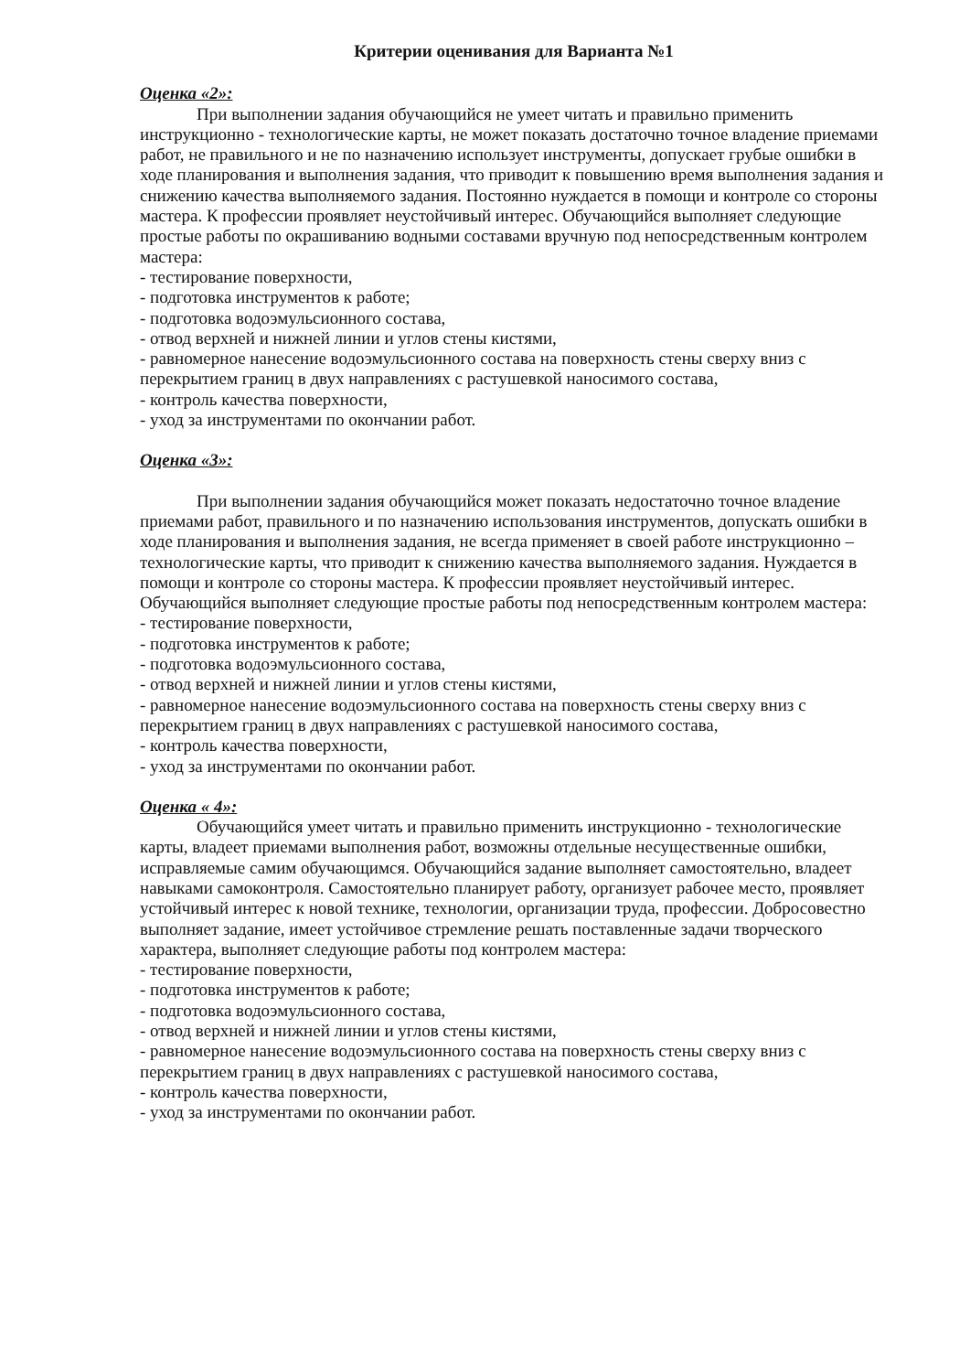Критерии оценивания для Варианта №1
Оценка «2»:
При выполнении задания обучающийся не умеет читать и правильно применить инструкционно - технологические карты, не может показать достаточно точное владение приемами работ, не правильного и не по назначению использует инструменты, допускает грубые ошибки в ходе планирования и выполнения задания, что приводит к повышению время выполнения задания и снижению качества выполняемого задания. Постоянно нуждается в помощи и контроле со стороны мастера. К профессии проявляет неустойчивый интерес. Обучающийся выполняет следующие простые работы по окрашиванию водными составами вручную под непосредственным контролем мастера:
- тестирование поверхности,
- подготовка инструментов к работе;
- подготовка водоэмульсионного состава,
- отвод верхней и нижней линии и углов стены кистями,
- равномерное нанесение водоэмульсионного состава на поверхность стены сверху вниз с перекрытием границ в двух направлениях с растушевкой наносимого состава,
- контроль качества поверхности,
- уход за инструментами по окончании работ.
Оценка «3»:
При выполнении задания обучающийся может показать недостаточно точное владение приемами работ, правильного и по назначению использования инструментов, допускать ошибки в ходе планирования и выполнения задания, не всегда применяет в своей работе инструкционно – технологические карты, что приводит к снижению качества выполняемого задания. Нуждается в помощи и контроле со стороны мастера. К профессии проявляет неустойчивый интерес.
Обучающийся выполняет следующие простые работы под непосредственным контролем мастера:
- тестирование поверхности,
- подготовка инструментов к работе;
- подготовка водоэмульсионного состава,
- отвод верхней и нижней линии и углов стены кистями,
- равномерное нанесение водоэмульсионного состава на поверхность стены сверху вниз с перекрытием границ в двух направлениях с растушевкой наносимого состава,
- контроль качества поверхности,
- уход за инструментами по окончании работ.
Оценка « 4»:
Обучающийся умеет читать и правильно применить инструкционно - технологические карты, владеет приемами выполнения работ, возможны отдельные несущественные ошибки, исправляемые самим обучающимся. Обучающийся задание выполняет самостоятельно, владеет навыками самоконтроля. Самостоятельно планирует работу, организует рабочее место, проявляет устойчивый интерес к новой технике, технологии, организации труда, профессии. Добросовестно выполняет задание, имеет устойчивое стремление решать поставленные задачи творческого характера, выполняет следующие работы под контролем мастера:
- тестирование поверхности,
- подготовка инструментов к работе;
- подготовка водоэмульсионного состава,
- отвод верхней и нижней линии и углов стены кистями,
- равномерное нанесение водоэмульсионного состава на поверхность стены сверху вниз с перекрытием границ в двух направлениях с растушевкой наносимого состава,
- контроль качества поверхности,
- уход за инструментами по окончании работ.